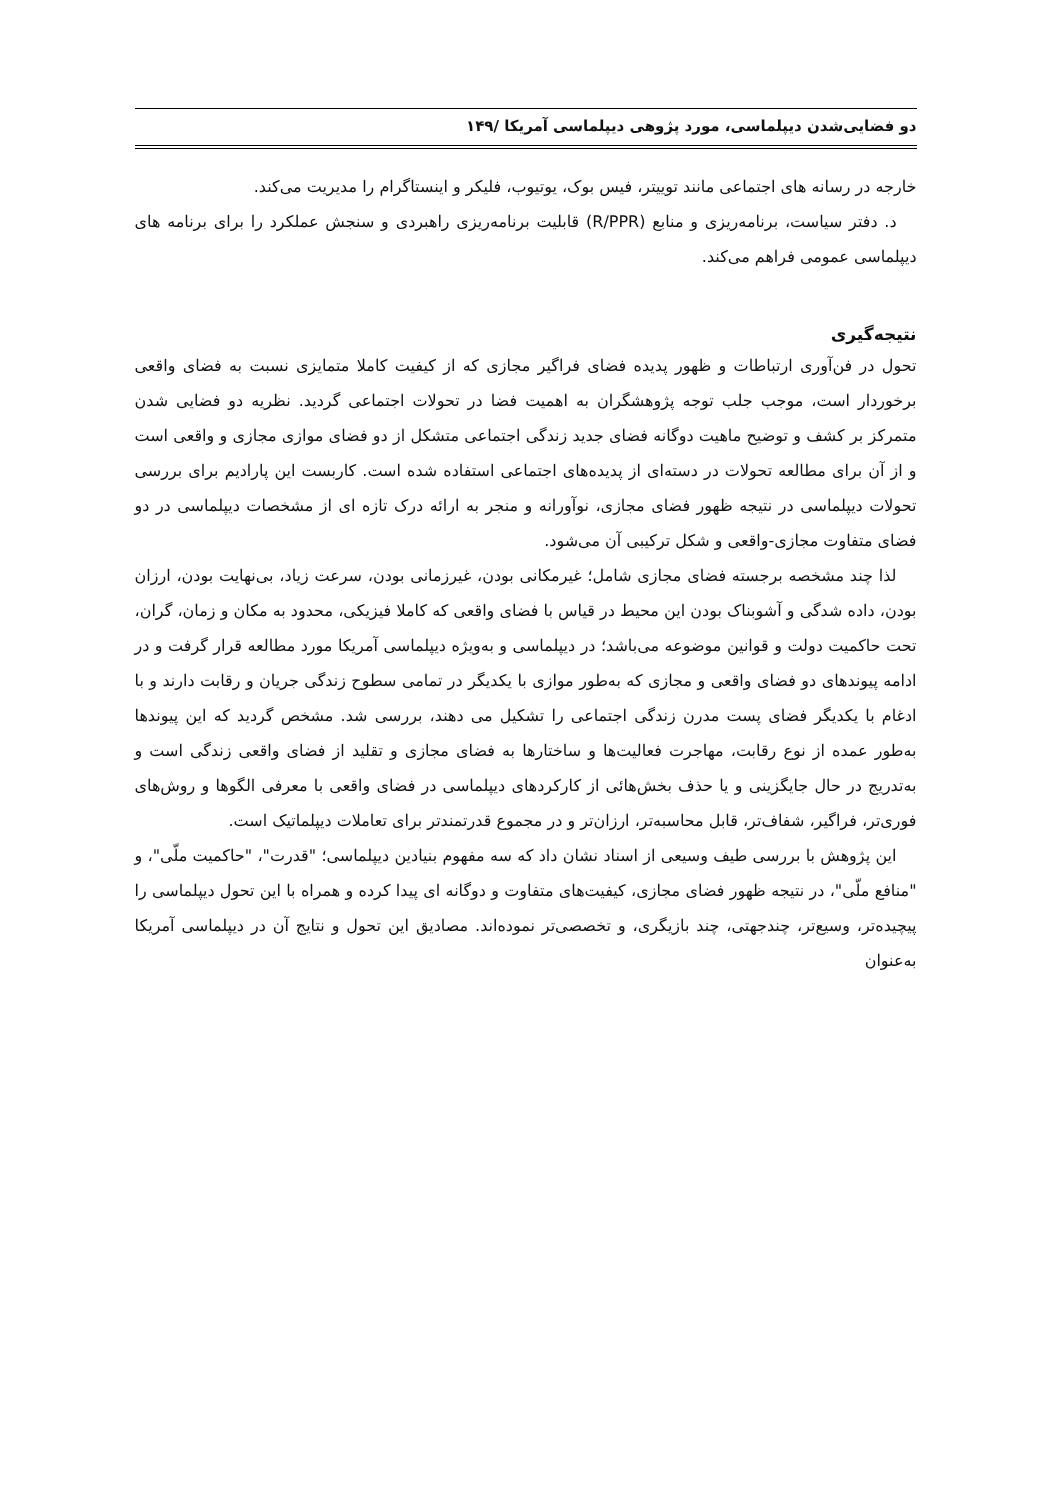دو فضایی‌شدن دیپلماسی، مورد پژوهی دیپلماسی آمریکا /۱۴۹
خارجه در رسانه های اجتماعی مانند توییتر، فیس بوک، یوتیوب، فلیکر و اینستاگرام را مدیریت می‌کند.
د. دفتر سیاست، برنامه‌ریزی و منابع (R/PPR) قابلیت برنامه‌ریزی راهبردی و سنجش عملکرد را برای برنامه های دیپلماسی عمومی فراهم می‌کند.
نتیجه‌گیری
تحول در فن‌آوری ارتباطات و ظهور پدیده فضای فراگیر مجازی که از کیفیت کاملا متمایزی نسبت به فضای واقعی برخوردار است، موجب جلب توجه پژوهشگران به اهمیت فضا در تحولات اجتماعی گردید. نظریه دو فضایی شدن متمرکز بر کشف و توضیح ماهیت دوگانه فضای جدید زندگی اجتماعی متشکل از دو فضای موازی مجازی و واقعی است و از آن برای مطالعه تحولات در دسته‌ای از پدیده‌های اجتماعی استفاده شده است. کاربست این پارادیم برای بررسی تحولات دیپلماسی در نتیجه ظهور فضای مجازی، نوآورانه و منجر به ارائه درک تازه ای از مشخصات دیپلماسی در دو فضای متفاوت مجازی-واقعی و شکل ترکیبی آن می‌شود.
لذا چند مشخصه برجسته فضای مجازی شامل؛ غیرمکانی بودن، غیرزمانی بودن، سرعت زیاد، بی‌نهایت بودن، ارزان بودن، داده شدگی و آشوبناک بودن این محیط در قیاس با فضای واقعی که کاملا فیزیکی، محدود به مکان و زمان، گران، تحت حاکمیت دولت و قوانین موضوعه می‌باشد؛ در دیپلماسی و به‌ویژه دیپلماسی آمریکا مورد مطالعه قرار گرفت و در ادامه پیوندهای دو فضای واقعی و مجازی که به‌طور موازی با یکدیگر در تمامی سطوح زندگی جریان و رقابت دارند و با ادغام با یکدیگر فضای پست مدرن زندگی اجتماعی را تشکیل می دهند، بررسی شد. مشخص گردید که این پیوندها به‌طور عمده از نوع رقابت، مهاجرت فعالیت‌ها و ساختارها به فضای مجازی و تقلید از فضای واقعی زندگی است و به‌تدریج در حال جایگزینی و یا حذف بخش‌هائی از کارکردهای دیپلماسی در فضای واقعی با معرفی الگوها و روش‌های فوری‌تر، فراگیر، شفاف‌تر، قابل محاسبه‌تر، ارزان‌تر و در مجموع قدرتمندتر برای تعاملات دیپلماتیک است.
این پژوهش با بررسی طیف وسیعی از اسناد نشان داد که سه مفهوم بنیادین دیپلماسی؛ "قدرت"، "حاکمیت ملّی"، و "منافع ملّی"، در نتیجه ظهور فضای مجازی، کیفیت‌های متفاوت و دوگانه ای پیدا کرده و همراه با این تحول دیپلماسی را پیچیده‌تر، وسیع‌تر، چندجهتی، چند بازیگری، و تخصصی‌تر نموده‌اند. مصادیق این تحول و نتایج آن در دیپلماسی آمریکا به‌عنوان